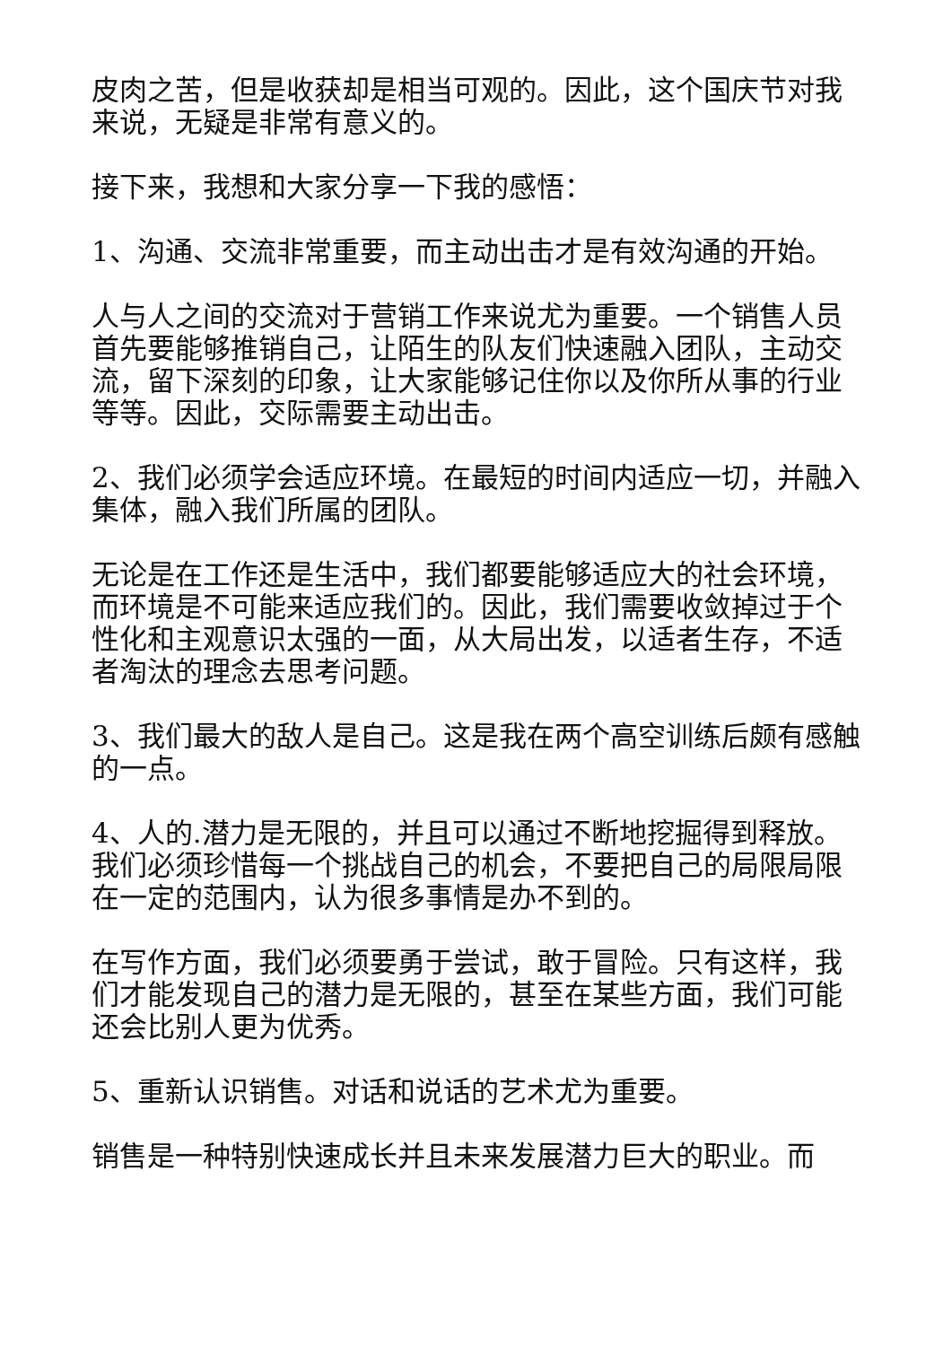皮肉之苦，但是收获却是相当可观的。因此，这个国庆节对我来说，无疑是非常有意义的。
接下来，我想和大家分享一下我的感悟：
1、沟通、交流非常重要，而主动出击才是有效沟通的开始。
人与人之间的交流对于营销工作来说尤为重要。一个销售人员首先要能够推销自己，让陌生的队友们快速融入团队，主动交流，留下深刻的印象，让大家能够记住你以及你所从事的行业等等。因此，交际需要主动出击。
2、我们必须学会适应环境。在最短的时间内适应一切，并融入集体，融入我们所属的团队。
无论是在工作还是生活中，我们都要能够适应大的社会环境，而环境是不可能来适应我们的。因此，我们需要收敛掉过于个性化和主观意识太强的一面，从大局出发，以适者生存，不适者淘汰的理念去思考问题。
3、我们最大的敌人是自己。这是我在两个高空训练后颇有感触的一点。
4、人的.潜力是无限的，并且可以通过不断地挖掘得到释放。我们必须珍惜每一个挑战自己的机会，不要把自己的局限局限在一定的范围内，认为很多事情是办不到的。
在写作方面，我们必须要勇于尝试，敢于冒险。只有这样，我们才能发现自己的潜力是无限的，甚至在某些方面，我们可能还会比别人更为优秀。
5、重新认识销售。对话和说话的艺术尤为重要。
销售是一种特别快速成长并且未来发展潜力巨大的职业。而